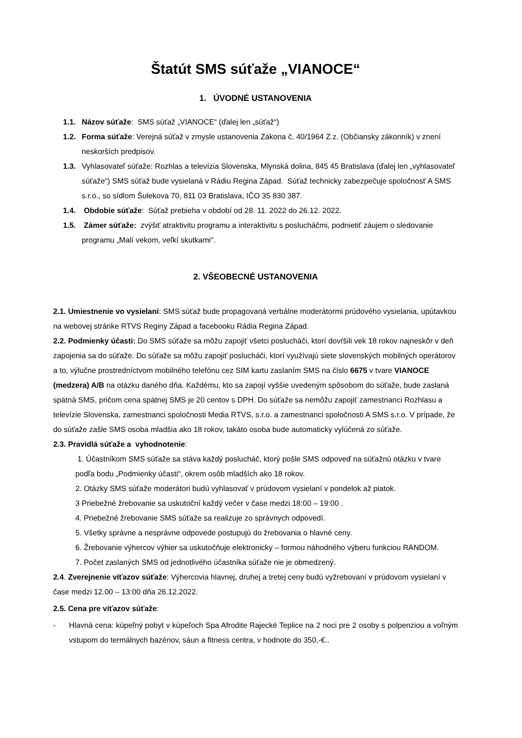Štatút SMS súťaže „VIANOCE“
1. ÚVODNÉ USTANOVENIA
1.1. Názov súťaže: SMS súťaž „VIANOCE“ (ďalej len „súťaž“)
1.2. Forma súťaže: Verejná súťaž v zmysle ustanovenia Zákona č. 40/1964 Z.z. (Občiansky zákonník) v znení neskorších predpisov.
1.3. Vyhlasovateľ súťaže: Rozhlas a televízia Slovenska, Mlynská dolina, 845 45 Bratislava (ďalej len „vyhlasovateľ súťaže“) SMS súťaž bude vysielaná v Rádiu Regina Západ. Súťaž technicky zabezpečuje spoločnosť A SMS s.r.o., so sídlom Šulekova 70, 811 03 Bratislava, IČO 35 830 387.
1.4. Obdobie súťaže: Súťaž prebieha v období od 28. 11. 2022 do 26.12. 2022.
1.5. Zámer súťaže: zvýšiť atraktivitu programu a interaktivitu s poslucháčmi, podnietiť záujem o sledovanie programu „Malí vekom, veľkí skutkami“.
2. VŠEOBECNÉ USTANOVENIA
2.1. Umiestnenie vo vysielaní: SMS súťaž bude propagovaná verbálne moderátormi prúdového vysielania, upútavkou na webovej stránke RTVS Reginy Západ a facebooku Rádia Regina Západ.
2.2. Podmienky účasti: Do SMS súťaže sa môžu zapojiť všetci poslucháči, ktorí dovŕšili vek 18 rokov najneskôr v deň zapojenia sa do súťaže. Do súťaže sa môžu zapojiť poslucháči, ktorí využívajú siete slovenských mobilných operátorov a to, výlučne prostredníctvom mobilného telefónu cez SIM kartu zaslaním SMS na číslo 6675 v tvare VIANOCE (medzera) A/B na otázku daného dňa. Každému, kto sa zapojí vyššie uvedeným spôsobom do súťaže, bude zaslaná spätná SMS, pričom cena spätnej SMS je 20 centov s DPH. Do súťaže sa nemôžu zapojiť zamestnanci Rozhlasu a televízie Slovenska, zamestnanci spoločnosti Media RTVS, s.r.o. a zamestnanci spoločnosti A SMS s.r.o. V prípade, že do súťaže zašle SMS osoba mladšia ako 18 rokov, takáto osoba bude automaticky vylúčená zo súťaže.
2.3. Pravidlá súťaže a vyhodnotenie:
1. Účastníkom SMS súťaže sa stáva každý poslucháč, ktorý pošle SMS odpoveď na súťažnú otázku v tvare podľa bodu „Podmienky účasti“, okrem osôb mladších ako 18 rokov.
2. Otázky SMS súťaže moderátori budú vyhlasovať v prúdovom vysielaní v pondelok až piatok.
3 Priebežné žrebovanie sa uskutoční každý večer v čase medzi 18:00 – 19:00 .
4. Priebežné žrebovanie SMS súťaže sa realizuje zo správnych odpovedí.
5. Všetky správne a nesprávne odpovede postupujú do žrebovania o hlavné ceny.
6. Žrebovanie výhercov výhier sa uskutočňuje elektronicky – formou náhodného výberu funkciou RANDOM.
7. Počet zaslaných SMS od jednotlivého účastníka súťaže nie je obmedzený.
2.4. Zverejnenie víťazov súťaže: Výhercovia hlavnej, druhej a tretej ceny budú vyžrebovaní v prúdovom vysielaní v čase medzi 12.00 – 13:00 dňa 26.12.2022.
2.5. Cena pre víťazov súťaže:
- Hlavná cena: kúpeľný pobyt v kúpeľoch Spa Afrodite Rajecké Teplice na 2 noci pre 2 osoby s polpenziou a voľným vstupom do termálnych bazénov, sáun a fitness centra, v hodnote do 350,-€..